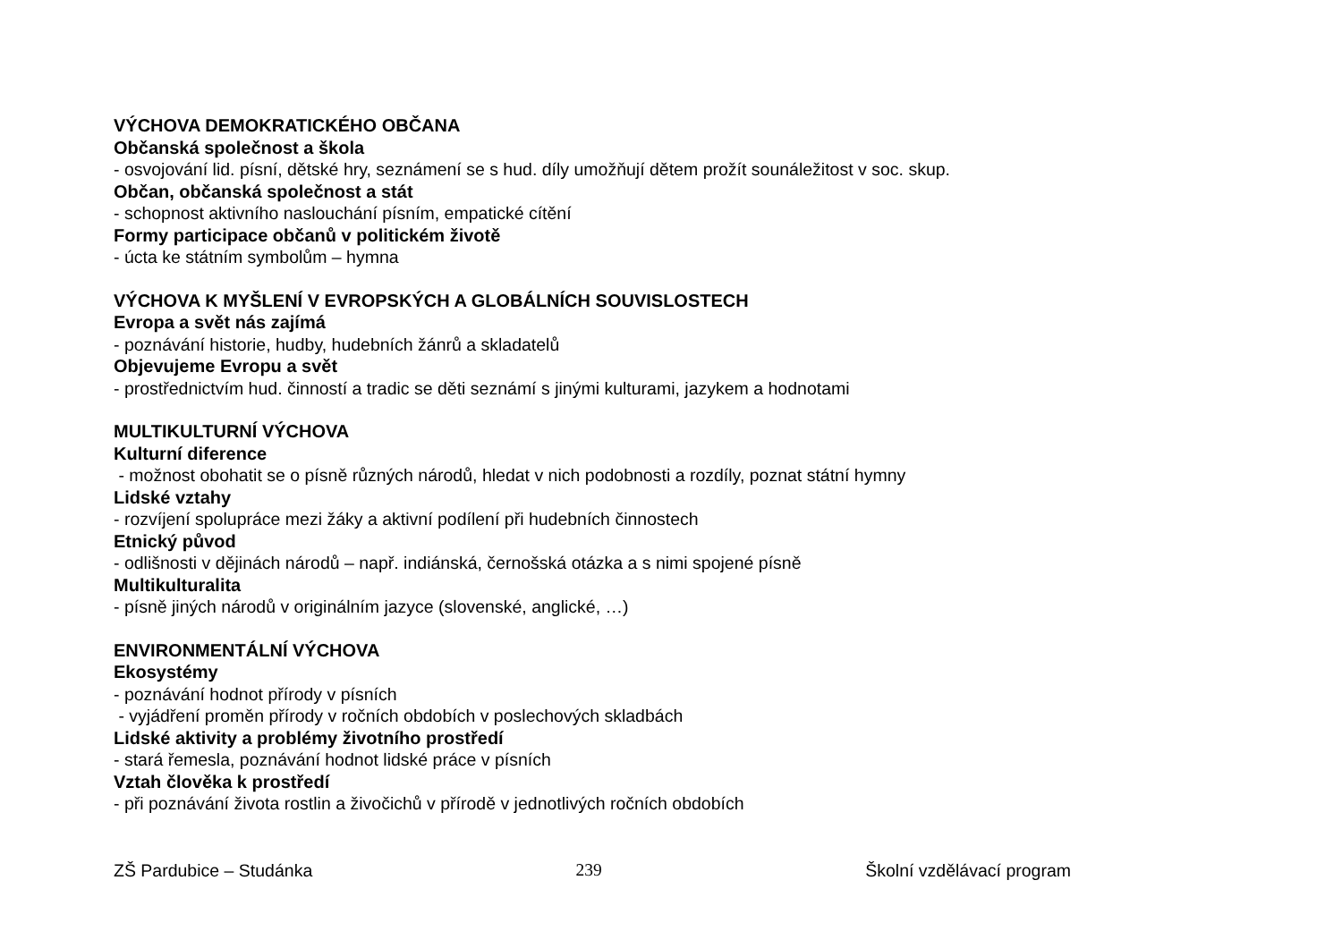VÝCHOVA DEMOKRATICKÉHO OBČANA
Občanská společnost a škola
- osvojování lid. písní, dětské hry, seznámení se s hud. díly umožňují dětem prožít sounáležitost v soc. skup.
Občan, občanská společnost a stát
- schopnost aktivního naslouchání písním, empatické cítění
Formy participace občanů v politickém životě
- úcta ke státním symbolům – hymna
VÝCHOVA K MYŠLENÍ V EVROPSKÝCH A GLOBÁLNÍCH SOUVISLOSTECH
Evropa a svět nás zajímá
- poznávání historie, hudby, hudebních žánrů a skladatelů
Objevujeme Evropu a svět
- prostřednictvím hud. činností a tradic se děti seznámí s jinými kulturami, jazykem a hodnotami
MULTIKULTURNÍ VÝCHOVA
Kulturní diference
- možnost obohatit se o písně různých národů, hledat v nich podobnosti a rozdíly, poznat státní hymny
Lidské vztahy
- rozvíjení spolupráce mezi žáky a aktivní podílení při hudebních činnostech
Etnický původ
- odlišnosti v dějinách národů – např. indiánská, černošská otázka a s nimi spojené písně
Multikulturalita
- písně jiných národů v originálním jazyce (slovenské, anglické, …)
ENVIRONMENTÁLNÍ VÝCHOVA
Ekosystémy
- poznávání hodnot přírody v písních
- vyjádření proměn přírody v ročních obdobích v poslechových skladbách
Lidské aktivity a problémy životního prostředí
- stará řemesla, poznávání hodnot lidské práce v písních
Vztah člověka k prostředí
- při poznávání života rostlin a živočichů v přírodě v jednotlivých ročních obdobích
ZŠ Pardubice – Studánka 239 Školní vzdělávací program